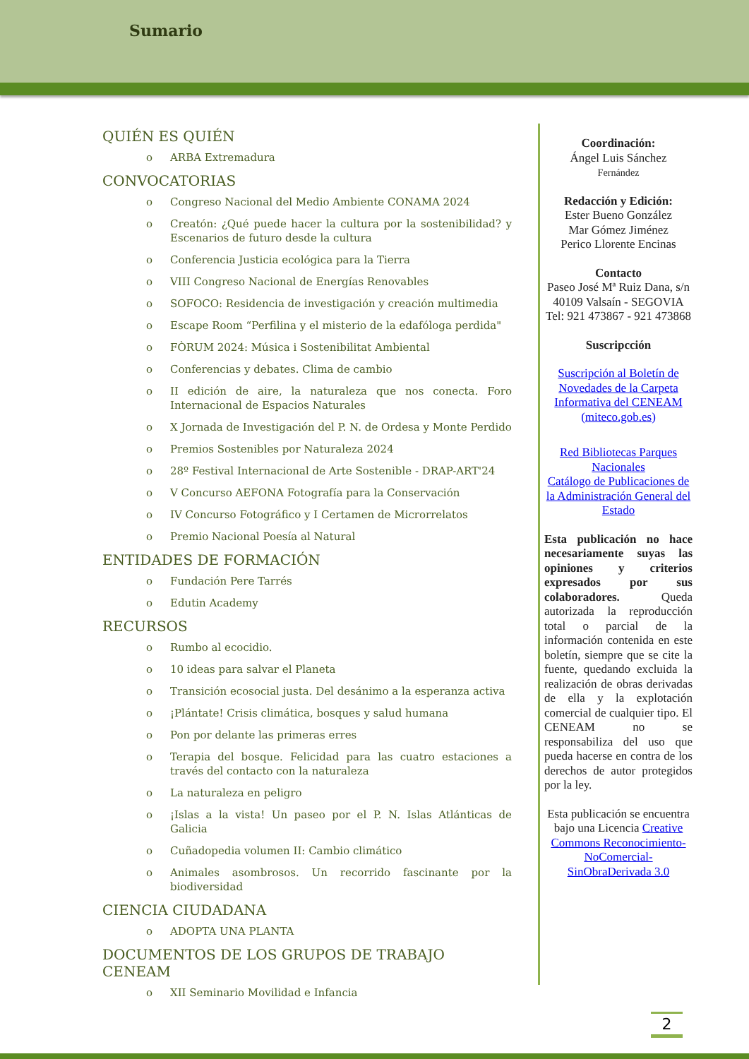Sumario
QUIÉN ES QUIÉN
o ARBA Extremadura
CONVOCATORIAS
o Congreso Nacional del Medio Ambiente CONAMA 2024
o Creatón: ¿Qué puede hacer la cultura por la sostenibilidad? y Escenarios de futuro desde la cultura
o Conferencia Justicia ecológica para la Tierra
o VIII Congreso Nacional de Energías Renovables
o SOFOCO: Residencia de investigación y creación multimedia
o Escape Room “Perfilina y el misterio de la edafóloga perdida"
o FÒRUM 2024: Música i Sostenibilitat Ambiental
o Conferencias y debates. Clima de cambio
o II edición de aire, la naturaleza que nos conecta. Foro Internacional de Espacios Naturales
o X Jornada de Investigación del P. N. de Ordesa y Monte Perdido
o Premios Sostenibles por Naturaleza 2024
o 28º Festival Internacional de Arte Sostenible - DRAP-ART'24
o V Concurso AEFONA Fotografía para la Conservación
o IV Concurso Fotográfico y I Certamen de Microrrelatos
o Premio Nacional Poesía al Natural
ENTIDADES DE FORMACIÓN
o Fundación Pere Tarrés
o Edutin Academy
RECURSOS
o Rumbo al ecocidio.
o 10 ideas para salvar el Planeta
o Transición ecosocial justa. Del desánimo a la esperanza activa
o ¡Plántate! Crisis climática, bosques y salud humana
o Pon por delante las primeras erres
o Terapia del bosque. Felicidad para las cuatro estaciones a través del contacto con la naturaleza
o La naturaleza en peligro
o ¡Islas a la vista! Un paseo por el P. N. Islas Atlánticas de Galicia
o Cuñadopedia volumen II: Cambio climático
o Animales asombrosos. Un recorrido fascinante por la biodiversidad
CIENCIA CIUDADANA
o ADOPTA UNA PLANTA
DOCUMENTOS DE LOS GRUPOS DE TRABAJO CENEAM
o XII Seminario Movilidad e Infancia
Coordinación:
Ángel Luis Sánchez
Fernández
Redacción y Edición:
Ester Bueno González
Mar Gómez Jiménez
Perico Llorente Encinas
Contacto
Paseo José Mª Ruiz Dana, s/n
40109 Valsaín - SEGOVIA
Tel: 921 473867 - 921 473868
Suscripcción
Suscripción al Boletín de Novedades de la Carpeta Informativa del CENEAM (miteco.gob.es)
Red Bibliotecas Parques Nacionales
Catálogo de Publicaciones de la Administración General del Estado
Esta publicación no hace necesariamente suyas las opiniones y criterios expresados por sus colaboradores. Queda autorizada la reproducción total o parcial de la información contenida en este boletín, siempre que se cite la fuente, quedando excluida la realización de obras derivadas de ella y la explotación comercial de cualquier tipo. El CENEAM no se responsabiliza del uso que pueda hacerse en contra de los derechos de autor protegidos por la ley.
Esta publicación se encuentra bajo una Licencia Creative Commons Reconocimiento-NoComercial-SinObraDerivada 3.0
2